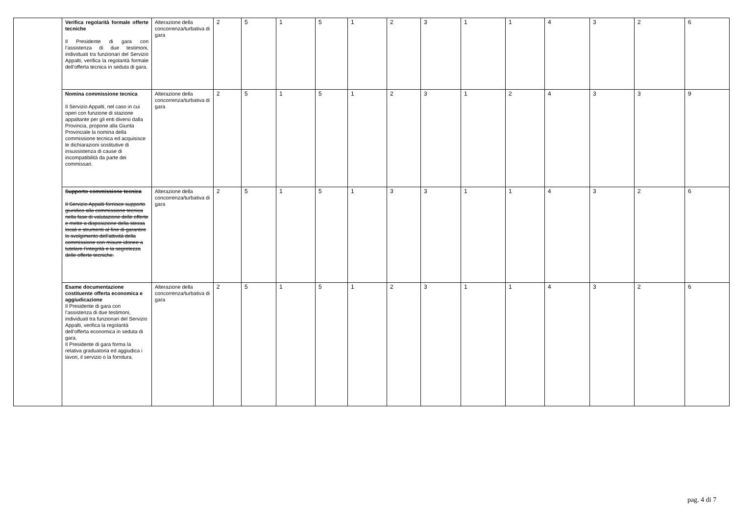| | Verifica regolarità formale offerte tecniche Il Presidente di gara con l’assistenza di due testimoni, individuati tra funzionari del Servizio Appalti, verifica la regolarità formale dell’offerta tecnica in seduta di gara. | Alterazione della concorrenza/turbativa di gara | 2 | 5 | 1 | 5 | 1 | 2 | 3 | 1 | 1 | 4 | 3 | 2 | 6 |
| | Nomina commissione tecnica Il Servizio Appalti, nel caso in cui operi con funzione di stazione appaltante per gli enti diversi dalla Provincia, propone alla Giunta Provinciale la nomina della commissione tecnica ed acquisisce le dichiarazioni sostitutive di insussistenza di cause di incompatibilità da parte dei commissari. | Alterazione della concorrenza/turbativa di gara | 2 | 5 | 1 | 5 | 1 | 2 | 3 | 1 | 2 | 4 | 3 | 3 | 9 |
| | Supporto commissione tecnica Il Servizio Appalti fornisce supporto giuridico alla commissione tecnica nella fase di valutazione delle offerte e mette a disposizione della stessa locali e strumenti al fine di garantire lo svolgimento dell’attività della commissione con misure idonee a tutelare l’integrità e la segretezza delle offerte tecniche. | Alterazione della concorrenza/turbativa di gara | 2 | 5 | 1 | 5 | 1 | 3 | 3 | 1 | 1 | 4 | 3 | 2 | 6 |
| | Esame documentazione costituente offerta economica e aggiudicazione Il Presidente di gara con l’assistenza di due testimoni, individuati tra funzionari del Servizio Appalti, verifica la regolarità dell’offerta economica in seduta di gara. Il Presidente di gara forma la relativa graduatoria ed aggiudica i lavori, il servizio o la fornitura. | Alterazione della concorrenza/turbativa di gara | 2 | 5 | 1 | 5 | 1 | 2 | 3 | 1 | 1 | 4 | 3 | 2 | 6 |
pag. 4 di 7